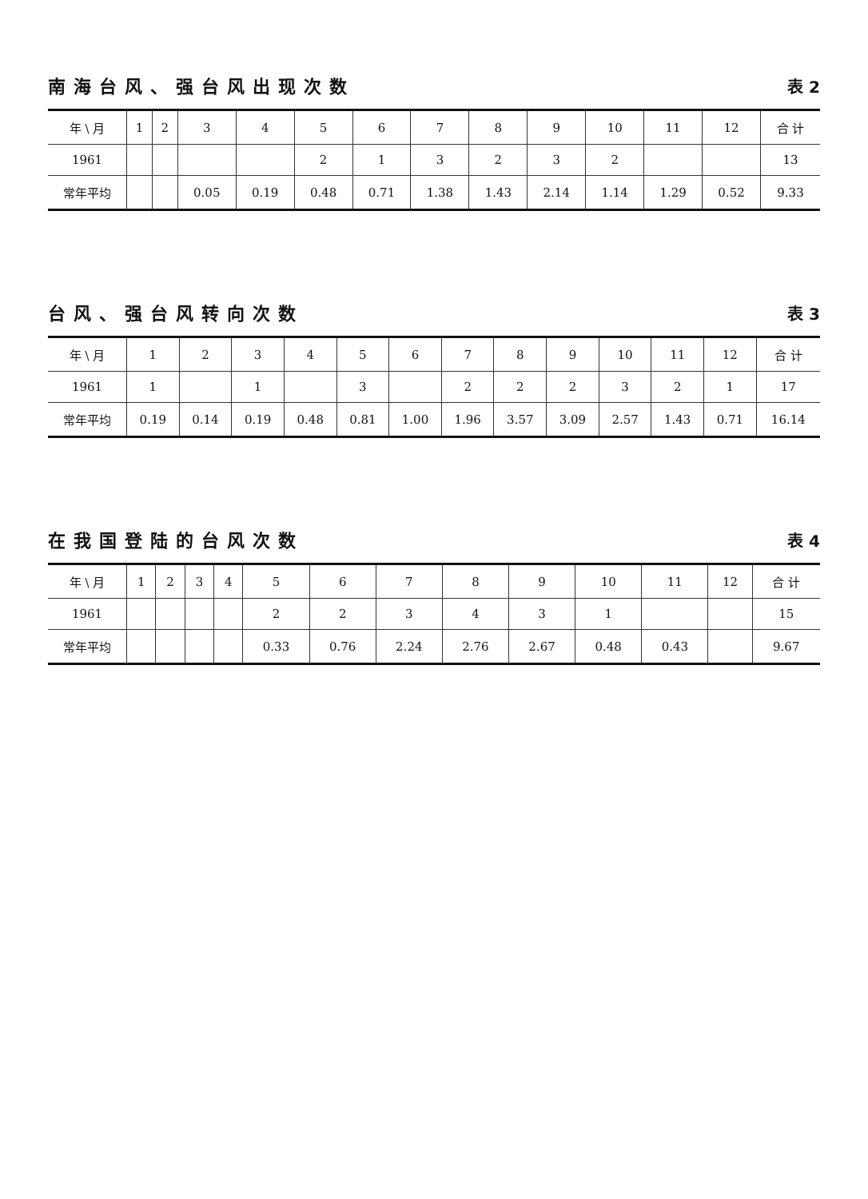南海台风、强台风出现次数 表 2
| 年 \ 月 | 1 | 2 | 3 | 4 | 5 | 6 | 7 | 8 | 9 | 10 | 11 | 12 | 合 计 |
| --- | --- | --- | --- | --- | --- | --- | --- | --- | --- | --- | --- | --- | --- |
| 1961 | | | | | 2 | 1 | 3 | 2 | 3 | 2 | | | 13 |
| 常年平均 | | | 0.05 | 0.19 | 0.48 | 0.71 | 1.38 | 1.43 | 2.14 | 1.14 | 1.29 | 0.52 | 9.33 |
台风、强台风转向次数 表 3
| 年 \ 月 | 1 | 2 | 3 | 4 | 5 | 6 | 7 | 8 | 9 | 10 | 11 | 12 | 合 计 |
| --- | --- | --- | --- | --- | --- | --- | --- | --- | --- | --- | --- | --- | --- |
| 1961 | 1 | | 1 | | 3 | | 2 | 2 | 2 | 3 | 2 | 1 | 17 |
| 常年平均 | 0.19 | 0.14 | 0.19 | 0.48 | 0.81 | 1.00 | 1.96 | 3.57 | 3.09 | 2.57 | 1.43 | 0.71 | 16.14 |
在我国登陆的台风次数 表 4
| 年 \ 月 | 1 | 2 | 3 | 4 | 5 | 6 | 7 | 8 | 9 | 10 | 11 | 12 | 合 计 |
| --- | --- | --- | --- | --- | --- | --- | --- | --- | --- | --- | --- | --- | --- |
| 1961 | | | | | 2 | 2 | 3 | 4 | 3 | 1 | | | 15 |
| 常年平均 | | | | | 0.33 | 0.76 | 2.24 | 2.76 | 2.67 | 0.48 | 0.43 | | 9.67 |